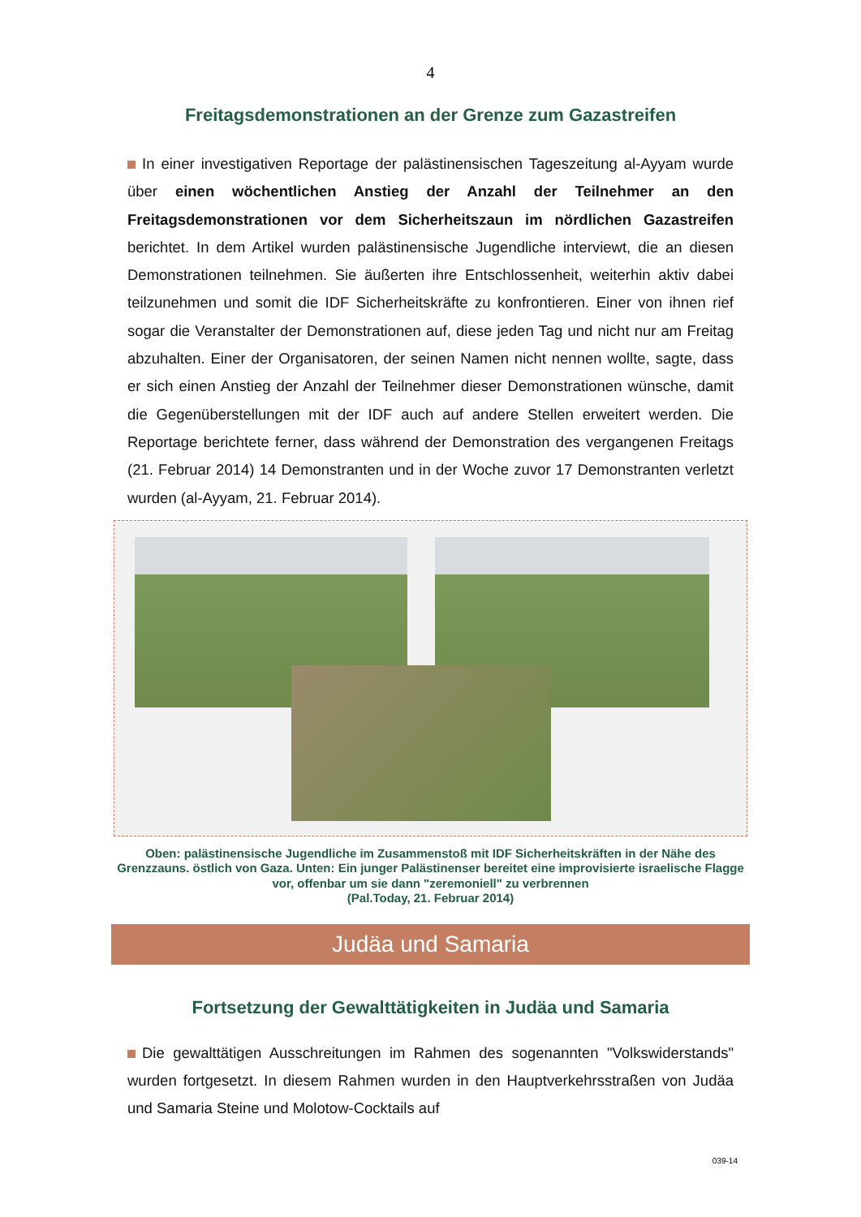4
Freitagsdemonstrationen an der Grenze zum Gazastreifen
In einer investigativen Reportage der palästinensischen Tageszeitung al-Ayyam wurde über einen wöchentlichen Anstieg der Anzahl der Teilnehmer an den Freitagsdemonstrationen vor dem Sicherheitszaun im nördlichen Gazastreifen berichtet. In dem Artikel wurden palästinensische Jugendliche interviewt, die an diesen Demonstrationen teilnehmen. Sie äußerten ihre Entschlossenheit, weiterhin aktiv dabei teilzunehmen und somit die IDF Sicherheitskräfte zu konfrontieren. Einer von ihnen rief sogar die Veranstalter der Demonstrationen auf, diese jeden Tag und nicht nur am Freitag abzuhalten. Einer der Organisatoren, der seinen Namen nicht nennen wollte, sagte, dass er sich einen Anstieg der Anzahl der Teilnehmer dieser Demonstrationen wünsche, damit die Gegenüberstellungen mit der IDF auch auf andere Stellen erweitert werden. Die Reportage berichtete ferner, dass während der Demonstration des vergangenen Freitags (21. Februar 2014) 14 Demonstranten und in der Woche zuvor 17 Demonstranten verletzt wurden (al-Ayyam, 21. Februar 2014).
Oben: palästinensische Jugendliche im Zusammenstoß mit IDF Sicherheitskräften in der Nähe des Grenzzauns. östlich von Gaza. Unten: Ein junger Palästinenser bereitet eine improvisierte israelische Flagge vor, offenbar um sie dann "zeremoniell" zu verbrennen
(Pal.Today, 21. Februar 2014)
Judäa und Samaria
Fortsetzung der Gewalttätigkeiten in Judäa und Samaria
Die gewalttätigen Ausschreitungen im Rahmen des sogenannten "Volkswiderstands" wurden fortgesetzt. In diesem Rahmen wurden in den Hauptverkehrsstraßen von Judäa und Samaria Steine und Molotow-Cocktails auf
039-14